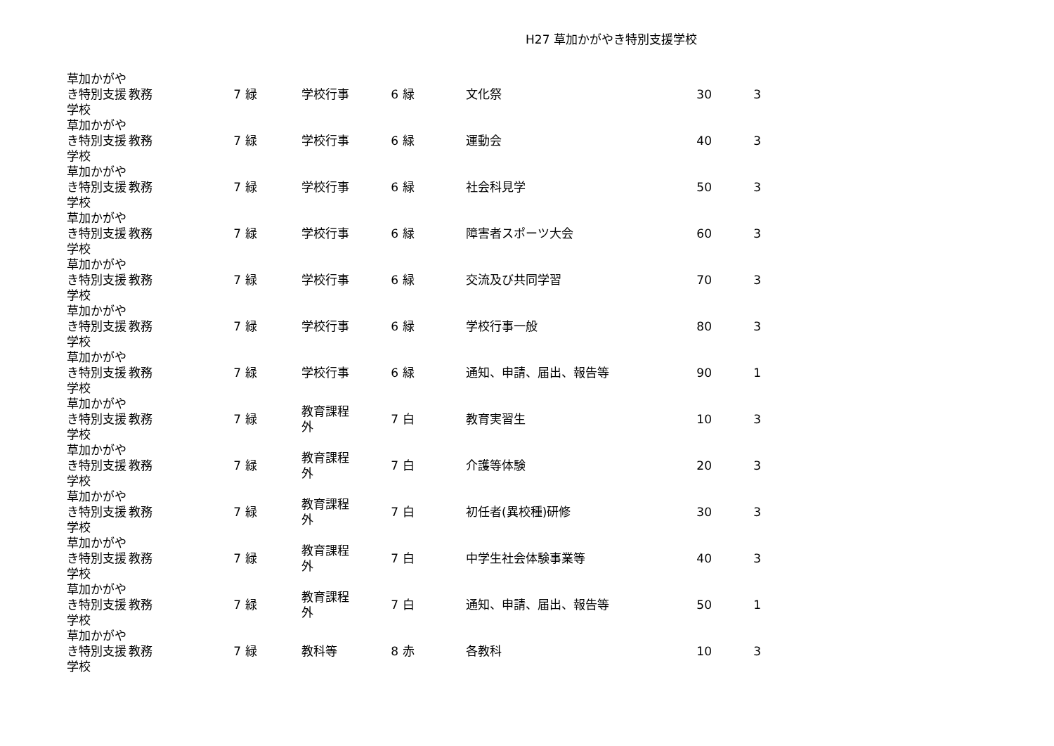H27 草加かがやき特別支援学校
| 草加かがやき特別支援学校 | 教務 | 7 | 緑 | 学校行事 | 6 | 緑 | 文化祭 | 30 | 3 |
| 草加かがやき特別支援学校 | 教務 | 7 | 緑 | 学校行事 | 6 | 緑 | 運動会 | 40 | 3 |
| 草加かがやき特別支援学校 | 教務 | 7 | 緑 | 学校行事 | 6 | 緑 | 社会科見学 | 50 | 3 |
| 草加かがやき特別支援学校 | 教務 | 7 | 緑 | 学校行事 | 6 | 緑 | 障害者スポーツ大会 | 60 | 3 |
| 草加かがやき特別支援学校 | 教務 | 7 | 緑 | 学校行事 | 6 | 緑 | 交流及び共同学習 | 70 | 3 |
| 草加かがやき特別支援学校 | 教務 | 7 | 緑 | 学校行事 | 6 | 緑 | 学校行事一般 | 80 | 3 |
| 草加かがやき特別支援学校 | 教務 | 7 | 緑 | 学校行事 | 6 | 緑 | 通知、申請、届出、報告等 | 90 | 1 |
| 草加かがやき特別支援学校 | 教務 | 7 | 緑 | 教育課程外 | 7 | 白 | 教育実習生 | 10 | 3 |
| 草加かがやき特別支援学校 | 教務 | 7 | 緑 | 教育課程外 | 7 | 白 | 介護等体験 | 20 | 3 |
| 草加かがやき特別支援学校 | 教務 | 7 | 緑 | 教育課程外 | 7 | 白 | 初任者(異校種)研修 | 30 | 3 |
| 草加かがやき特別支援学校 | 教務 | 7 | 緑 | 教育課程外 | 7 | 白 | 中学生社会体験事業等 | 40 | 3 |
| 草加かがやき特別支援学校 | 教務 | 7 | 緑 | 教育課程外 | 7 | 白 | 通知、申請、届出、報告等 | 50 | 1 |
| 草加かがやき特別支援学校 | 教務 | 7 | 緑 | 教科等 | 8 | 赤 | 各教科 | 10 | 3 |